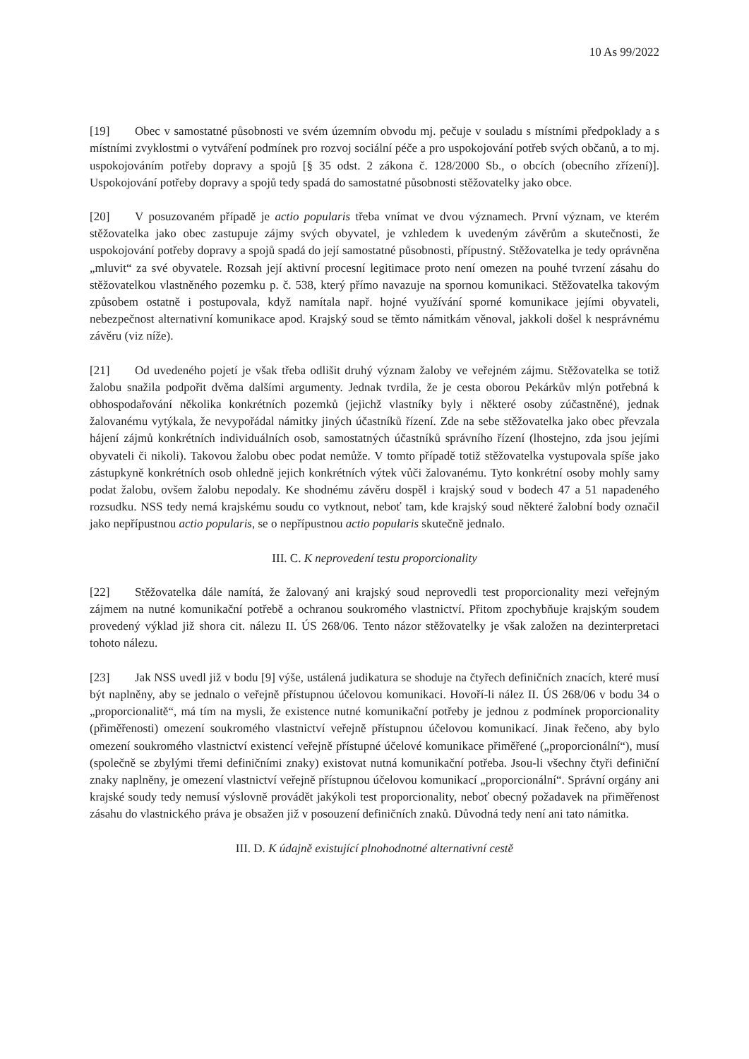10 As 99/2022
[19] Obec v samostatné působnosti ve svém územním obvodu mj. pečuje v souladu s místními předpoklady a s místními zvyklostmi o vytváření podmínek pro rozvoj sociální péče a pro uspokojování potřeb svých občanů, a to mj. uspokojováním potřeby dopravy a spojů [§ 35 odst. 2 zákona č. 128/2000 Sb., o obcích (obecního zřízení)]. Uspokojování potřeby dopravy a spojů tedy spadá do samostatné působnosti stěžovatelky jako obce.
[20] V posuzovaném případě je actio popularis třeba vnímat ve dvou významech. První význam, ve kterém stěžovatelka jako obec zastupuje zájmy svých obyvatel, je vzhledem k uvedeným závěrům a skutečnosti, že uspokojování potřeby dopravy a spojů spadá do její samostatné působnosti, přípustný. Stěžovatelka je tedy oprávněna „mluvit“ za své obyvatele. Rozsah její aktivní procesní legitimace proto není omezen na pouhé tvrzení zásahu do stěžovatelkou vlastněného pozemku p. č. 538, který přímo navazuje na spornou komunikaci. Stěžovatelka takovým způsobem ostatně i postupovala, když namítala např. hojné využívání sporné komunikace jejími obyvateli, nebezpečnost alternativní komunikace apod. Krajský soud se těmto námitkám věnoval, jakkoli došel k nesprávnému závěru (viz níže).
[21] Od uvedeného pojetí je však třeba odlišit druhý význam žaloby ve veřejném zájmu. Stěžovatelka se totiž žalobu snažila podpořit dvěma dalšími argumenty. Jednak tvrdila, že je cesta oborou Pekárkův mlýn potřebná k obhospodařování několika konkrétních pozemků (jejichž vlastníky byly i některé osoby zúčastněné), jednak žalovanému vytýkala, že nevypořádal námitky jiných účastníků řízení. Zde na sebe stěžovatelka jako obec převzala hájení zájmů konkrétních individuálních osob, samostatných účastníků správního řízení (lhostejno, zda jsou jejími obyvateli či nikoli). Takovou žalobu obec podat nemůže. V tomto případě totiž stěžovatelka vystupovala spíše jako zástupkyně konkrétních osob ohledně jejich konkrétních výtek vůči žalovanému. Tyto konkrétní osoby mohly samy podat žalobu, ovšem žalobu nepodaly. Ke shodnému závěru dospěl i krajský soud v bodech 47 a 51 napadeného rozsudku. NSS tedy nemá krajskému soudu co vytknout, neboť tam, kde krajský soud některé žalobní body označil jako nepřípustnou actio popularis, se o nepřípustnou actio popularis skutečně jednalo.
III. C. K neprovedení testu proporcionality
[22] Stěžovatelka dále namítá, že žalovaný ani krajský soud neprovedli test proporcionality mezi veřejným zájmem na nutné komunikační potřebě a ochranou soukromého vlastnictví. Přitom zpochybňuje krajským soudem provedený výklad již shora cit. nálezu II. ÚS 268/06. Tento názor stěžovatelky je však založen na dezinterpretaci tohoto nálezu.
[23] Jak NSS uvedl již v bodu [9] výše, ustálená judikatura se shoduje na čtyřech definičních znacích, které musí být naplněny, aby se jednalo o veřejně přístupnou účelovou komunikaci. Hovoří-li nález II. ÚS 268/06 v bodu 34 o „proporcionalitě“, má tím na mysli, že existence nutné komunikační potřeby je jednou z podmínek proporcionality (přiměřenosti) omezení soukromého vlastnictví veřejně přístupnou účelovou komunikací. Jinak řečeno, aby bylo omezení soukromého vlastnictví existencí veřejně přístupné účelové komunikace přiměřené („proporcionální“), musí (společně se zbylými třemi definičními znaky) existovat nutná komunikační potřeba. Jsou-li všechny čtyři definiční znaky naplněny, je omezení vlastnictví veřejně přístupnou účelovou komunikací „proporcionální“. Správní orgány ani krajské soudy tedy nemusí výslovně provádět jakýkoli test proporcionality, neboť obecný požadavek na přiměřenost zásahu do vlastnického práva je obsažen již v posouzení definičních znaků. Důvodná tedy není ani tato námitka.
III. D. K údajně existující plnohodnotné alternativní cestě